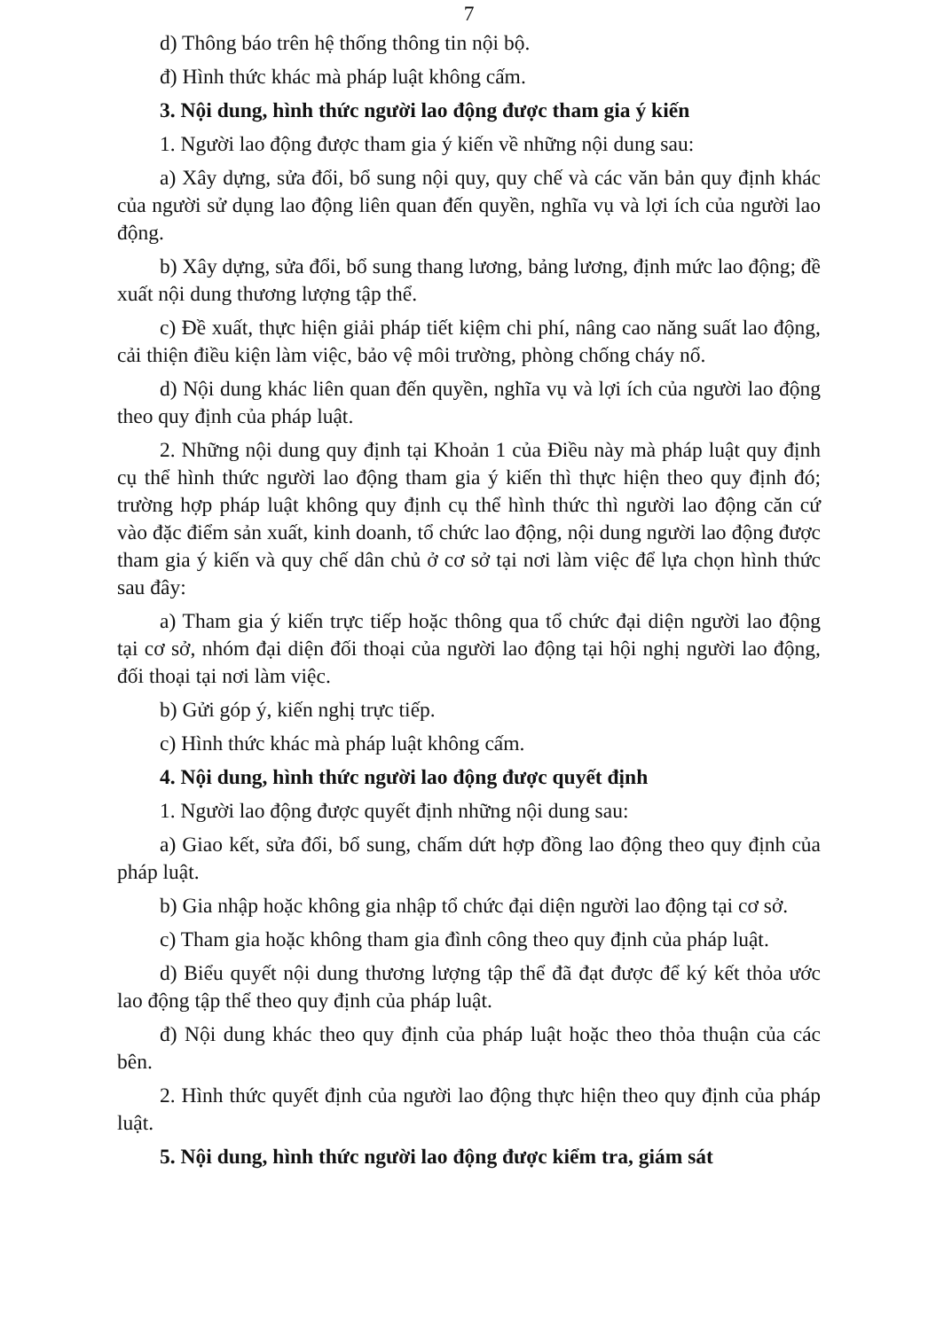7
d) Thông báo trên hệ thống thông tin nội bộ.
đ) Hình thức khác mà pháp luật không cấm.
3. Nội dung, hình thức người lao động được tham gia ý kiến
1. Người lao động được tham gia ý kiến về những nội dung sau:
a) Xây dựng, sửa đổi, bổ sung nội quy, quy chế và các văn bản quy định khác của người sử dụng lao động liên quan đến quyền, nghĩa vụ và lợi ích của người lao động.
b) Xây dựng, sửa đổi, bổ sung thang lương, bảng lương, định mức lao động; đề xuất nội dung thương lượng tập thể.
c) Đề xuất, thực hiện giải pháp tiết kiệm chi phí, nâng cao năng suất lao động, cải thiện điều kiện làm việc, bảo vệ môi trường, phòng chống cháy nổ.
d) Nội dung khác liên quan đến quyền, nghĩa vụ và lợi ích của người lao động theo quy định của pháp luật.
2. Những nội dung quy định tại Khoản 1 của Điều này mà pháp luật quy định cụ thể hình thức người lao động tham gia ý kiến thì thực hiện theo quy định đó; trường hợp pháp luật không quy định cụ thể hình thức thì người lao động căn cứ vào đặc điểm sản xuất, kinh doanh, tổ chức lao động, nội dung người lao động được tham gia ý kiến và quy chế dân chủ ở cơ sở tại nơi làm việc để lựa chọn hình thức sau đây:
a) Tham gia ý kiến trực tiếp hoặc thông qua tổ chức đại diện người lao động tại cơ sở, nhóm đại diện đối thoại của người lao động tại hội nghị người lao động, đối thoại tại nơi làm việc.
b) Gửi góp ý, kiến nghị trực tiếp.
c) Hình thức khác mà pháp luật không cấm.
4. Nội dung, hình thức người lao động được quyết định
1. Người lao động được quyết định những nội dung sau:
a) Giao kết, sửa đổi, bổ sung, chấm dứt hợp đồng lao động theo quy định của pháp luật.
b) Gia nhập hoặc không gia nhập tổ chức đại diện người lao động tại cơ sở.
c) Tham gia hoặc không tham gia đình công theo quy định của pháp luật.
d) Biểu quyết nội dung thương lượng tập thể đã đạt được để ký kết thỏa ước lao động tập thể theo quy định của pháp luật.
đ) Nội dung khác theo quy định của pháp luật hoặc theo thỏa thuận của các bên.
2. Hình thức quyết định của người lao động thực hiện theo quy định của pháp luật.
5. Nội dung, hình thức người lao động được kiểm tra, giám sát